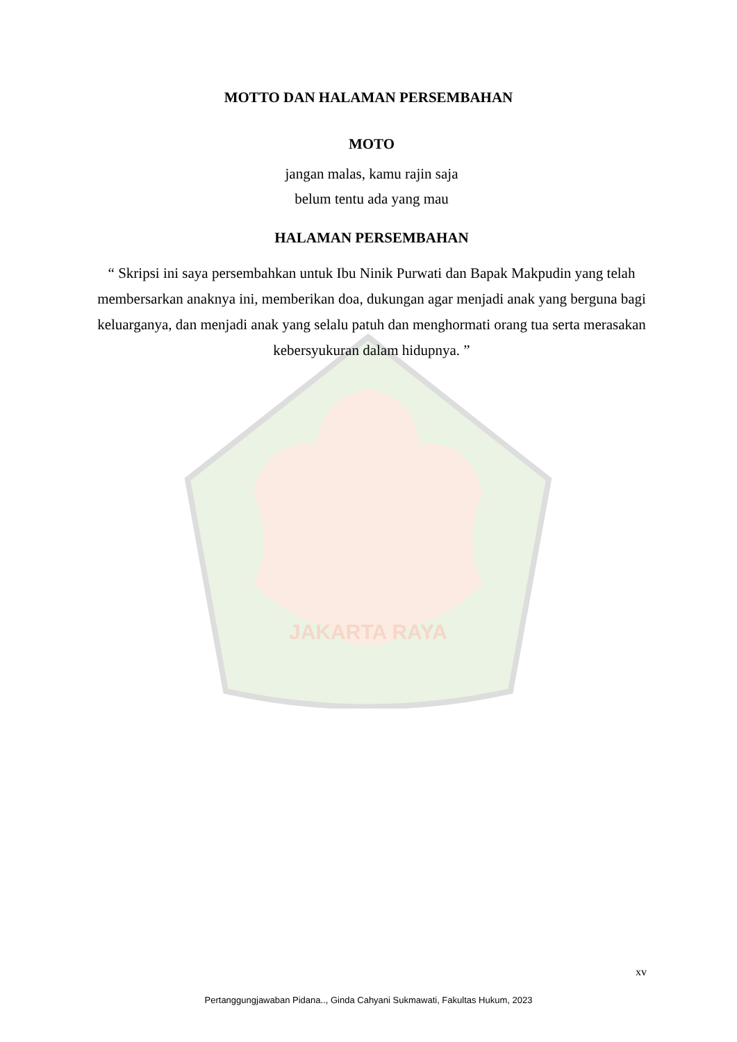JAKARTA RAYA
MOTTO DAN HALAMAN PERSEMBAHAN
MOTO
jangan malas, kamu rajin saja
belum tentu ada yang mau
HALAMAN PERSEMBAHAN
“ Skripsi ini saya persembahkan untuk Ibu Ninik Purwati dan Bapak Makpudin yang telah membersarkan anaknya ini, memberikan doa, dukungan agar menjadi anak yang berguna bagi keluarganya, dan menjadi anak yang selalu patuh dan menghormati orang tua serta merasakan kebersyukuran dalam hidupnya. ”
xv
Pertanggungjawaban Pidana.., Ginda Cahyani Sukmawati, Fakultas Hukum, 2023